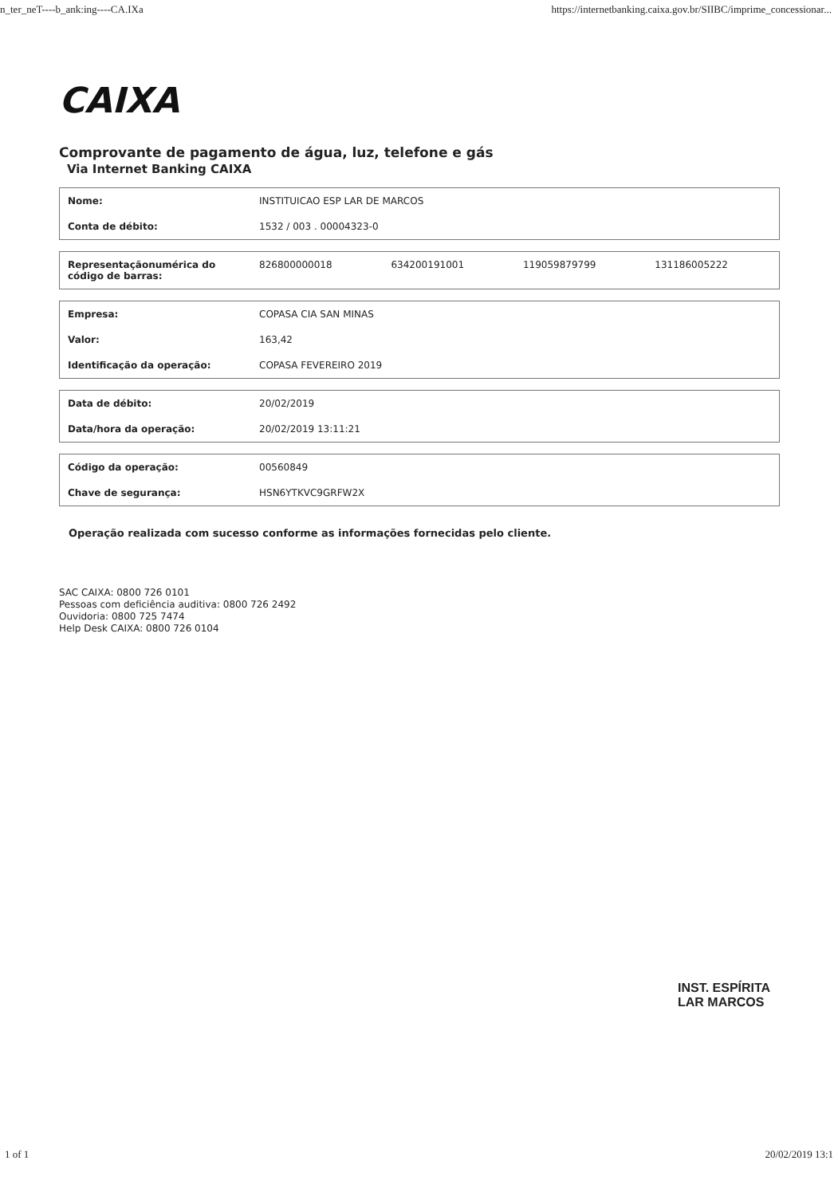n_ter_neT----b_ank:ing----CA.IXa https://internetbanking.caixa.gov.br/SIIBC/imprime_concessionar...
CAIXA
Comprovante de pagamento de água, luz, telefone e gás
Via Internet Banking CAIXA
| Nome: | INSTITUICAO ESP LAR DE MARCOS |
| Conta de débito: | 1532 / 003 . 00004323-0 |
| Representaçãonumérica do código de barras: | 826800000018 | 634200191001 | 119059879799 | 131186005222 |
| Empresa: | COPASA CIA SAN MINAS |
| Valor: | 163,42 |
| Identificação da operação: | COPASA FEVEREIRO 2019 |
| Data de débito: | 20/02/2019 |
| Data/hora da operação: | 20/02/2019 13:11:21 |
| Código da operação: | 00560849 |
| Chave de segurança: | HSN6YTKVC9GRFW2X |
Operação realizada com sucesso conforme as informações fornecidas pelo cliente.
SAC CAIXA: 0800 726 0101
Pessoas com deficiência auditiva: 0800 726 2492
Ouvidoria: 0800 725 7474
Help Desk CAIXA: 0800 726 0104
INST. ESPÍRITA
LAR MARCOS
1 of 1 20/02/2019 13:1